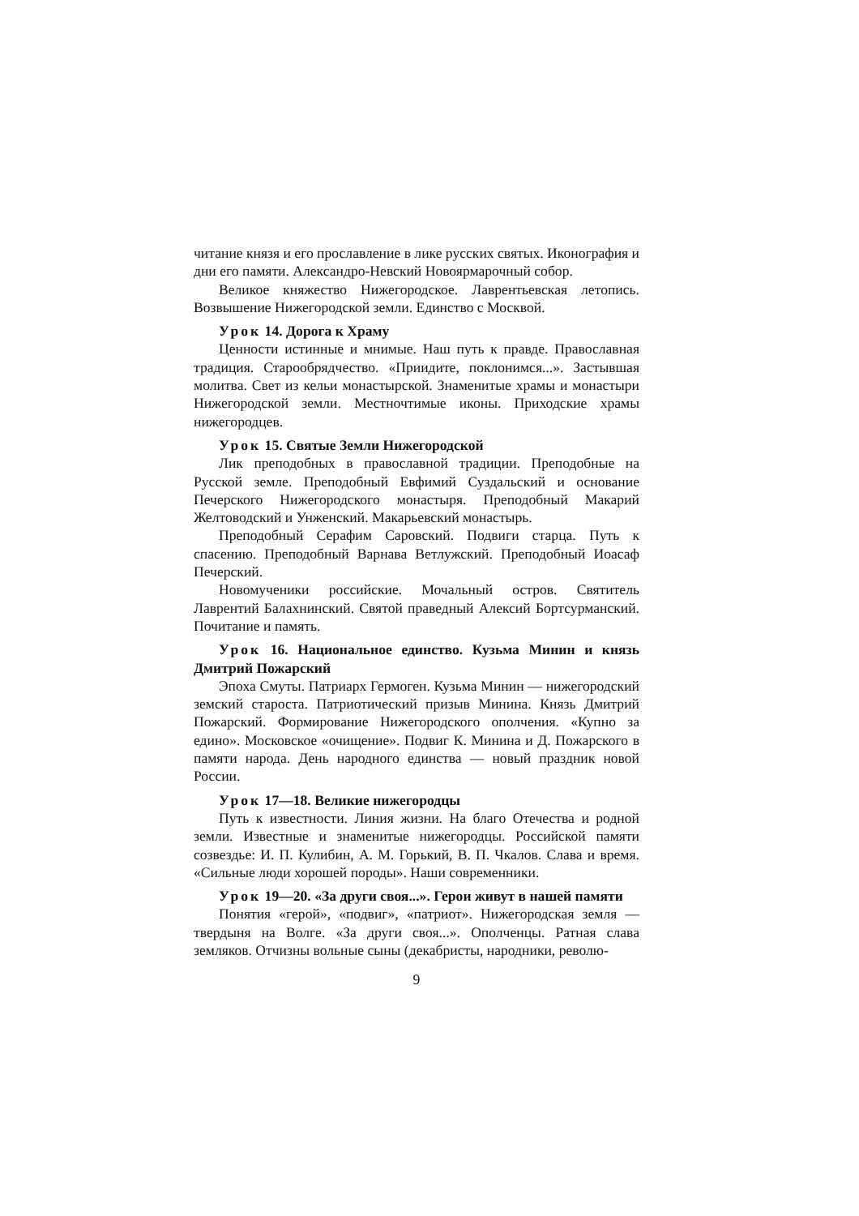читание князя и его прославление в лике русских святых. Иконография и дни его памяти. Александро-Невский Новоярмарочный собор.
Великое княжество Нижегородское. Лаврентьевская летопись. Возвышение Нижегородской земли. Единство с Москвой.
Урок 14. Дорога к Храму
Ценности истинные и мнимые. Наш путь к правде. Православная традиция. Старообрядчество. «Приидите, поклонимся...». Застывшая молитва. Свет из кельи монастырской. Знаменитые храмы и монастыри Нижегородской земли. Местночтимые иконы. Приходские храмы нижегородцев.
Урок 15. Святые Земли Нижегородской
Лик преподобных в православной традиции. Преподобные на Русской земле. Преподобный Евфимий Суздальский и основание Печерского Нижегородского монастыря. Преподобный Макарий Желтоводский и Унженский. Макарьевский монастырь.
Преподобный Серафим Саровский. Подвиги старца. Путь к спасению. Преподобный Варнава Ветлужский. Преподобный Иоасаф Печерский.
Новомученики российские. Мочальный остров. Святитель Лаврентий Балахнинский. Святой праведный Алексий Бортсурманский. Почитание и память.
Урок 16. Национальное единство. Кузьма Минин и князь Дмитрий Пожарский
Эпоха Смуты. Патриарх Гермоген. Кузьма Минин — нижегородский земский староста. Патриотический призыв Минина. Князь Дмитрий Пожарский. Формирование Нижегородского ополчения. «Купно за едино». Московское «очищение». Подвиг К. Минина и Д. Пожарского в памяти народа. День народного единства — новый праздник новой России.
Урок 17—18. Великие нижегородцы
Путь к известности. Линия жизни. На благо Отечества и родной земли. Известные и знаменитые нижегородцы. Российской памяти созвездье: И. П. Кулибин, А. М. Горький, В. П. Чкалов. Слава и время. «Сильные люди хорошей породы». Наши современники.
Урок 19—20. «За други своя...». Герои живут в нашей памяти
Понятия «герой», «подвиг», «патриот». Нижегородская земля — твердыня на Волге. «За други своя...». Ополченцы. Ратная слава земляков. Отчизны вольные сыны (декабристы, народники, револю-
9